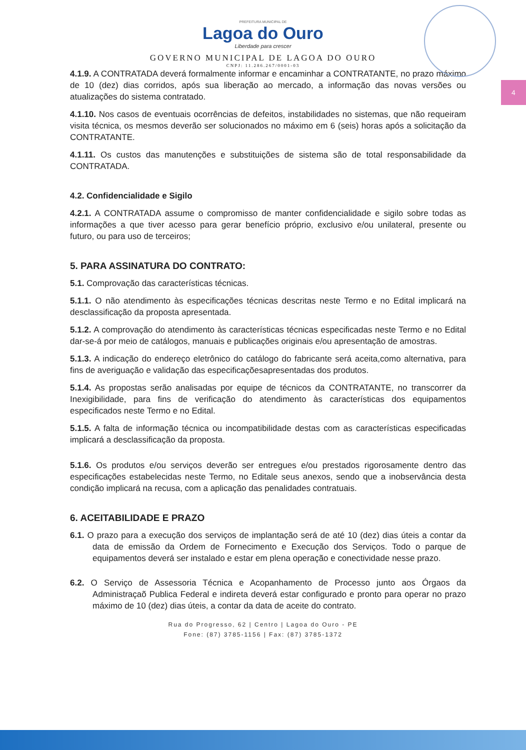4
PREFEITURA MUNICIPAL DE
Lagoa do Ouro
Liberdade para crescer
GOVERNO MUNICIPAL DE LAGOA DO OURO
CNPJ: 11.286.267/0001-03
4.1.9. A CONTRATADA deverá formalmente informar e encaminhar a CONTRATANTE, no prazo máximo de 10 (dez) dias corridos, após sua liberação ao mercado, a informação das novas versões ou atualizações do sistema contratado.
4.1.10. Nos casos de eventuais ocorrências de defeitos, instabilidades no sistemas, que não requeiram visita técnica, os mesmos deverão ser solucionados no máximo em 6 (seis) horas após a solicitação da CONTRATANTE.
4.1.11. Os custos das manutenções e substituições de sistema são de total responsabilidade da CONTRATADA.
4.2. Confidencialidade e Sigilo
4.2.1. A CONTRATADA assume o compromisso de manter confidencialidade e sigilo sobre todas as informações a que tiver acesso para gerar benefício próprio, exclusivo e/ou unilateral, presente ou futuro, ou para uso de terceiros;
5. PARA ASSINATURA DO CONTRATO:
5.1. Comprovação das características técnicas.
5.1.1. O não atendimento às especificações técnicas descritas neste Termo e no Edital implicará na desclassificação da proposta apresentada.
5.1.2. A comprovação do atendimento às características técnicas especificadas neste Termo e no Edital dar-se-á por meio de catálogos, manuais e publicações originais e/ou apresentação de amostras.
5.1.3. A indicação do endereço eletrônico do catálogo do fabricante será aceita,como alternativa, para fins de averiguação e validação das especificaçõesapresentadas dos produtos.
5.1.4. As propostas serão analisadas por equipe de técnicos da CONTRATANTE, no transcorrer da Inexigibilidade, para fins de verificação do atendimento às características dos equipamentos especificados neste Termo e no Edital.
5.1.5. A falta de informação técnica ou incompatibilidade destas com as características especificadas implicará a desclassificação da proposta.
5.1.6. Os produtos e/ou serviços deverão ser entregues e/ou prestados rigorosamente dentro das especificações estabelecidas neste Termo, no Editale seus anexos, sendo que a inobservância desta condição implicará na recusa, com a aplicação das penalidades contratuais.
6. ACEITABILIDADE E PRAZO
6.1. O prazo para a execução dos serviços de implantação será de até 10 (dez) dias úteis a contar da data de emissão da Ordem de Fornecimento e Execução dos Serviços. Todo o parque de equipamentos deverá ser instalado e estar em plena operação e conectividade nesse prazo.
6.2. O Serviço de Assessoria Técnica e Acopanhamento de Processo junto aos Órgaos da Administraçaõ Publica Federal e indireta deverá estar configurado e pronto para operar no prazo máximo de 10 (dez) dias úteis, a contar da data de aceite do contrato.
Rua do Progresso, 62 | Centro | Lagoa do Ouro - PE
Fone: (87) 3785-1156 | Fax: (87) 3785-1372